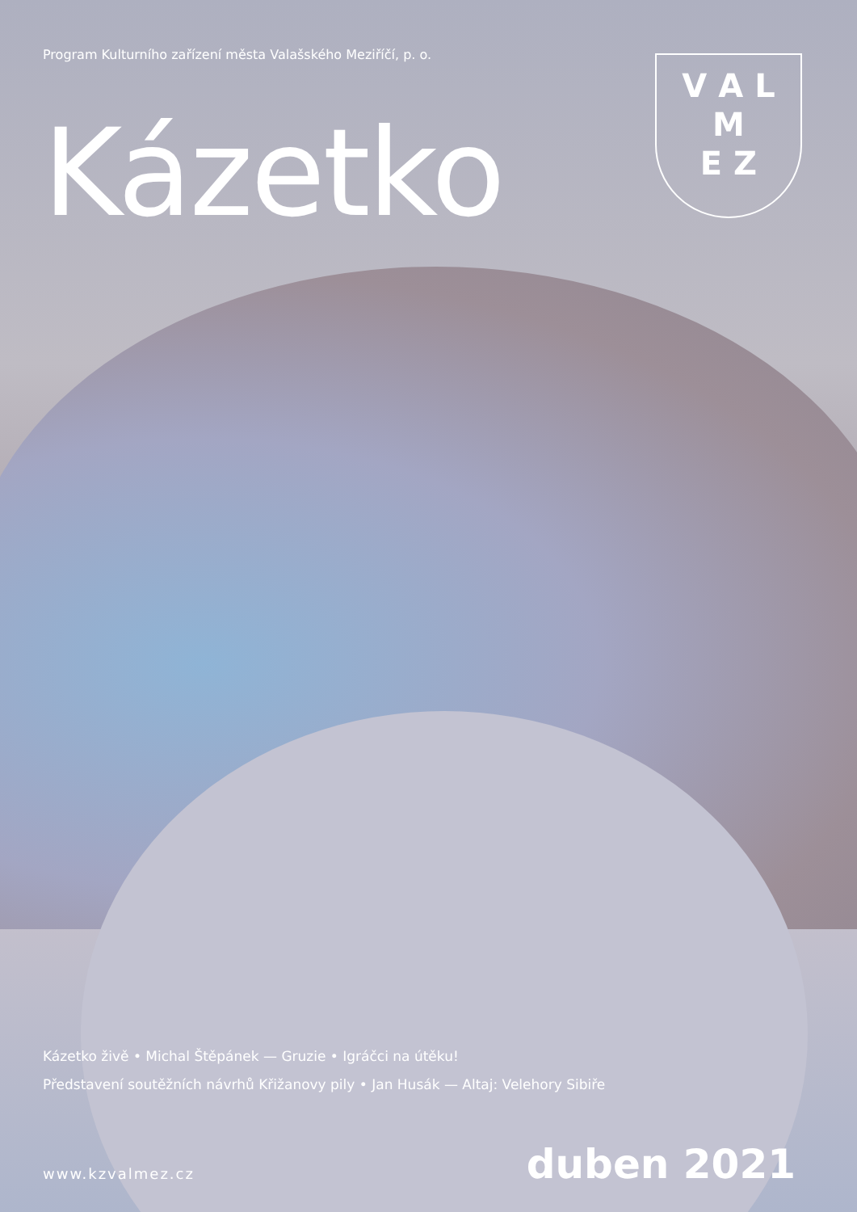Program Kulturního zařízení města Valašského Meziříčí, p. o.
V A L
M
E Z
Kázetko
Kázetko živě • Michal Štěpánek — Gruzie • Igráčci na útěku!
Představení soutěžních návrhů Křižanovy pily • Jan Husák — Altaj: Velehory Sibiře
www.kzvalmez.cz duben 2021